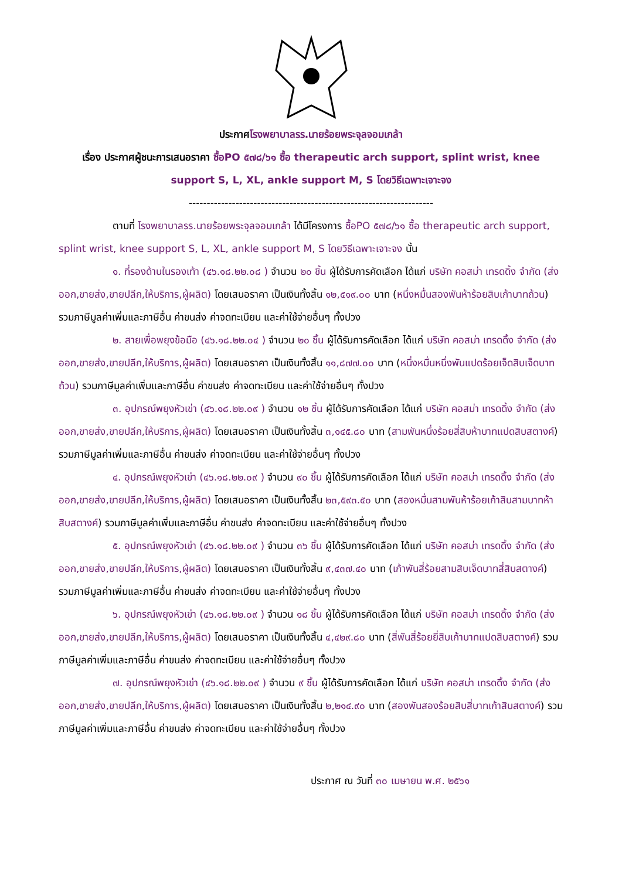ประกาศโรงพยาบาลรร.นายร้อยพระจุลจอมเกล้า
เรื่อง ประกาศผู้ชนะการเสนอราคา ซื้อPO ๕๗๘/๖๑ ซื้อ therapeutic arch support, splint wrist, knee support S, L, XL, ankle support M, S โดยวิธีเฉพาะเจาะจง
--------------------------------------------------------------------
ตามที่ โรงพยาบาลรร.นายร้อยพระจุลจอมเกล้า ได้มีโครงการ ซื้อPO ๕๗๘/๖๑ ซื้อ therapeutic arch support, splint wrist, knee support S, L, XL, ankle support M, S โดยวิธีเฉพาะเจาะจง นั้น
๑. ที่รองด้านในรองเท้า (๔๖.๑๘.๒๒.๐๘ ) จำนวน ๒๐ ชิ้น ผู้ได้รับการคัดเลือก ได้แก่ บริษัท คอสม่า เทรดดิ้ง จำกัด (ส่งออก,ขายส่ง,ขายปลีก,ให้บริการ,ผู้ผลิต) โดยเสนอราคา เป็นเงินทั้งสิ้น ๑๒,๕๑๙.๐๐ บาท (หนึ่งหมื่นสองพันห้าร้อยสิบเก้าบาทถ้วน) รวมภาษีมูลค่าเพิ่มและภาษีอื่น ค่าขนส่ง ค่าจดทะเบียน และค่าใช้จ่ายอื่นๆ ทั้งปวง
๒. สายเพื่อพยุงข้อมือ (๔๖.๑๘.๒๒.๐๔ ) จำนวน ๒๐ ชิ้น ผู้ได้รับการคัดเลือก ได้แก่ บริษัท คอสม่า เทรดดิ้ง จำกัด (ส่งออก,ขายส่ง,ขายปลีก,ให้บริการ,ผู้ผลิต) โดยเสนอราคา เป็นเงินทั้งสิ้น ๑๑,๘๗๗.๐๐ บาท (หนึ่งหมื่นหนึ่งพันแปดร้อยเจ็ดสิบเจ็ดบาทถ้วน) รวมภาษีมูลค่าเพิ่มและภาษีอื่น ค่าขนส่ง ค่าจดทะเบียน และค่าใช้จ่ายอื่นๆ ทั้งปวง
๓. อุปกรณ์พยุงหัวเข่า (๔๖.๑๘.๒๒.๐๙ ) จำนวน ๑๒ ชิ้น ผู้ได้รับการคัดเลือก ได้แก่ บริษัท คอสม่า เทรดดิ้ง จำกัด (ส่งออก,ขายส่ง,ขายปลีก,ให้บริการ,ผู้ผลิต) โดยเสนอราคา เป็นเงินทั้งสิ้น ๓,๑๔๕.๘๐ บาท (สามพันหนึ่งร้อยสี่สิบห้าบาทแปดสิบสตางค์) รวมภาษีมูลค่าเพิ่มและภาษีอื่น ค่าขนส่ง ค่าจดทะเบียน และค่าใช้จ่ายอื่นๆ ทั้งปวง
๔. อุปกรณ์พยุงหัวเข่า (๔๖.๑๘.๒๒.๐๙ ) จำนวน ๙๐ ชิ้น ผู้ได้รับการคัดเลือก ได้แก่ บริษัท คอสม่า เทรดดิ้ง จำกัด (ส่งออก,ขายส่ง,ขายปลีก,ให้บริการ,ผู้ผลิต) โดยเสนอราคา เป็นเงินทั้งสิ้น ๒๓,๕๙๓.๕๐ บาท (สองหมื่นสามพันห้าร้อยเก้าสิบสามบาทห้าสิบสตางค์) รวมภาษีมูลค่าเพิ่มและภาษีอื่น ค่าขนส่ง ค่าจดทะเบียน และค่าใช้จ่ายอื่นๆ ทั้งปวง
๕. อุปกรณ์พยุงหัวเข่า (๔๖.๑๘.๒๒.๐๙ ) จำนวน ๓๖ ชิ้น ผู้ได้รับการคัดเลือก ได้แก่ บริษัท คอสม่า เทรดดิ้ง จำกัด (ส่งออก,ขายส่ง,ขายปลีก,ให้บริการ,ผู้ผลิต) โดยเสนอราคา เป็นเงินทั้งสิ้น ๙,๔๓๗.๔๐ บาท (เก้าพันสี่ร้อยสามสิบเจ็ดบาทสี่สิบสตางค์) รวมภาษีมูลค่าเพิ่มและภาษีอื่น ค่าขนส่ง ค่าจดทะเบียน และค่าใช้จ่ายอื่นๆ ทั้งปวง
๖. อุปกรณ์พยุงหัวเข่า (๔๖.๑๘.๒๒.๐๙ ) จำนวน ๑๘ ชิ้น ผู้ได้รับการคัดเลือก ได้แก่ บริษัท คอสม่า เทรดดิ้ง จำกัด (ส่งออก,ขายส่ง,ขายปลีก,ให้บริการ,ผู้ผลิต) โดยเสนอราคา เป็นเงินทั้งสิ้น ๔,๔๒๙.๘๐ บาท (สี่พันสี่ร้อยยี่สิบเก้าบาทแปดสิบสตางค์) รวมภาษีมูลค่าเพิ่มและภาษีอื่น ค่าขนส่ง ค่าจดทะเบียน และค่าใช้จ่ายอื่นๆ ทั้งปวง
๗. อุปกรณ์พยุงหัวเข่า (๔๖.๑๘.๒๒.๐๙ ) จำนวน ๙ ชิ้น ผู้ได้รับการคัดเลือก ได้แก่ บริษัท คอสม่า เทรดดิ้ง จำกัด (ส่งออก,ขายส่ง,ขายปลีก,ให้บริการ,ผู้ผลิต) โดยเสนอราคา เป็นเงินทั้งสิ้น ๒,๒๑๔.๙๐ บาท (สองพันสองร้อยสิบสี่บาทเก้าสิบสตางค์) รวมภาษีมูลค่าเพิ่มและภาษีอื่น ค่าขนส่ง ค่าจดทะเบียน และค่าใช้จ่ายอื่นๆ ทั้งปวง
ประกาศ ณ วันที่ ๓๐ เมษายน พ.ศ. ๒๕๖๑